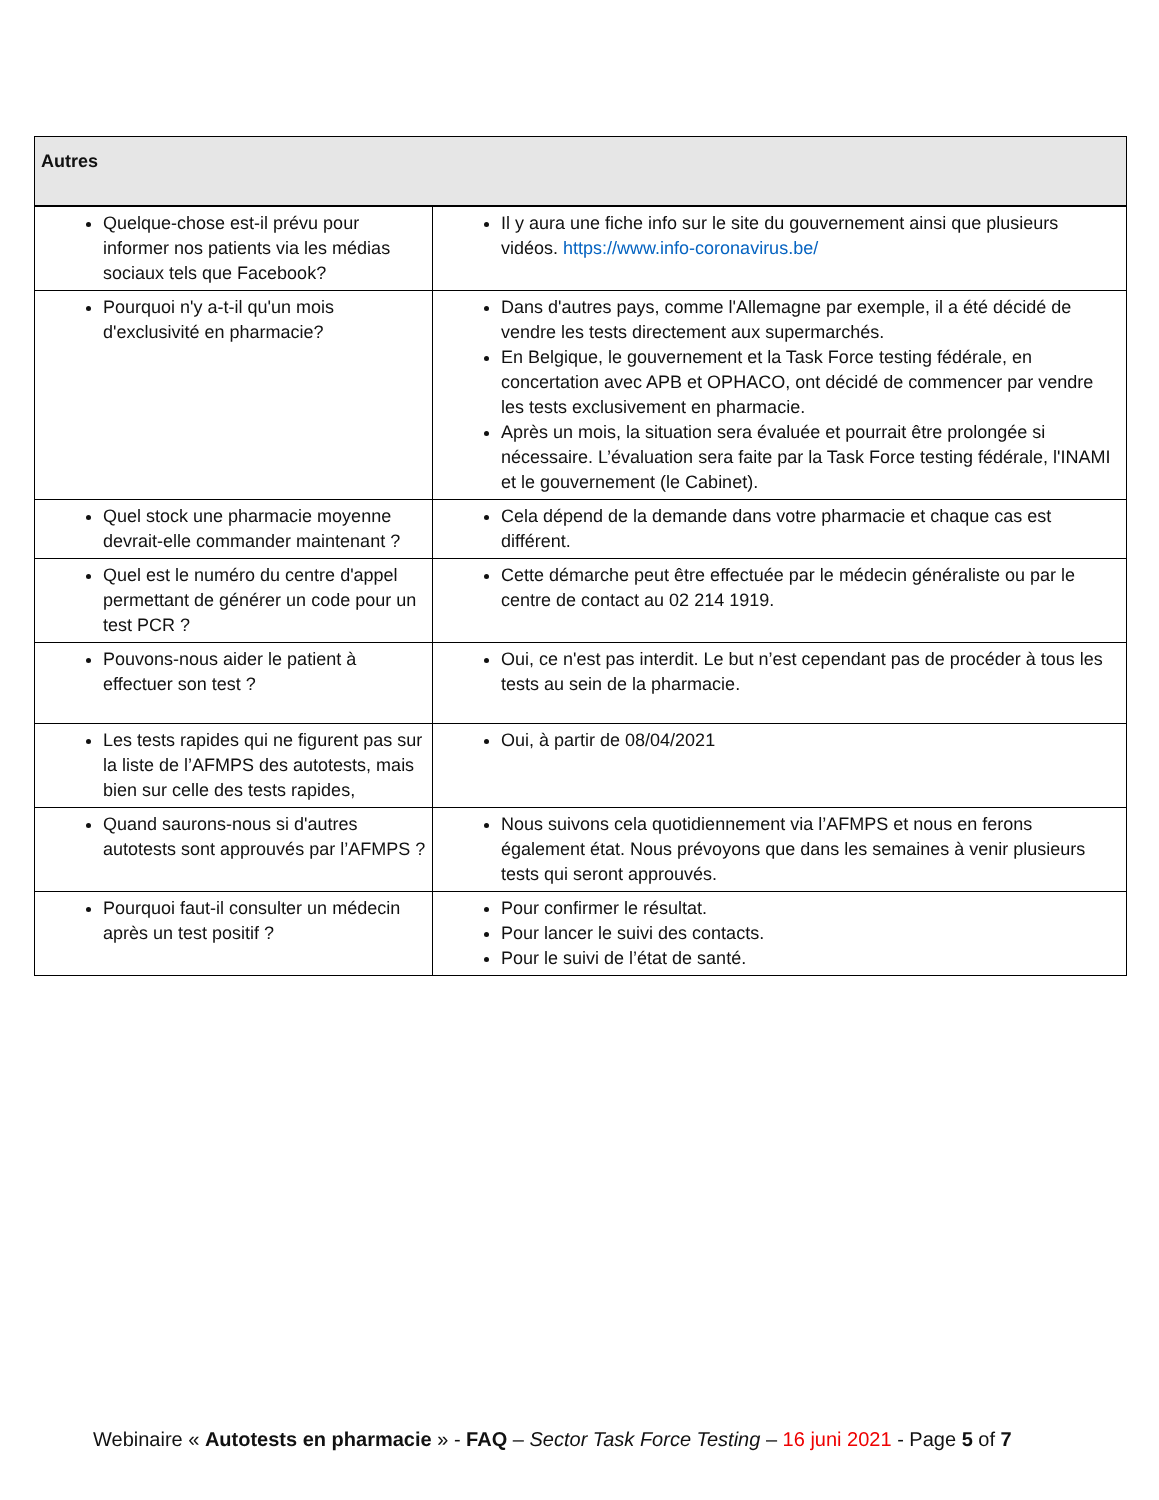| Autres | |
| --- | --- |
| Quelque-chose est-il prévu pour informer nos patients via les médias sociaux tels que Facebook? | Il y aura une fiche info sur le site du gouvernement ainsi que plusieurs vidéos. https://www.info-coronavirus.be/ |
| Pourquoi n'y a-t-il qu'un mois d'exclusivité en pharmacie? | Dans d'autres pays, comme l'Allemagne par exemple, il a été décidé de vendre les tests directement aux supermarchés. En Belgique, le gouvernement et la Task Force testing fédérale, en concertation avec APB et OPHACO, ont décidé de commencer par vendre les tests exclusivement en pharmacie. Après un mois, la situation sera évaluée et pourrait être prolongée si nécessaire. L’évaluation sera faite par la Task Force testing fédérale, l'INAMI et le gouvernement (le Cabinet). |
| Quel stock une pharmacie moyenne devrait-elle commander maintenant ? | Cela dépend de la demande dans votre pharmacie et chaque cas est différent. |
| Quel est le numéro du centre d'appel permettant de générer un code pour un test PCR ? | Cette démarche peut être effectuée par le médecin généraliste ou par le centre de contact au 02 214 1919. |
| Pouvons-nous aider le patient à effectuer son test ? | Oui, ce n'est pas interdit. Le but n’est cependant pas de procéder à tous les tests au sein de la pharmacie. |
| Les tests rapides qui ne figurent pas sur la liste de l’AFMPS des autotests, mais bien sur celle des tests rapides, | Oui, à partir de 08/04/2021 |
| Quand saurons-nous si d'autres autotests sont approuvés par l’AFMPS ? | Nous suivons cela quotidiennement via l’AFMPS et nous en ferons également état. Nous prévoyons que dans les semaines à venir plusieurs tests qui seront approuvés. |
| Pourquoi faut-il consulter un médecin après un test positif ? | Pour confirmer le résultat. Pour lancer le suivi des contacts. Pour le suivi de l’état de santé. |
Webinaire « Autotests en pharmacie » - FAQ – Sector Task Force Testing – 16 juni 2021 - Page 5 of 7